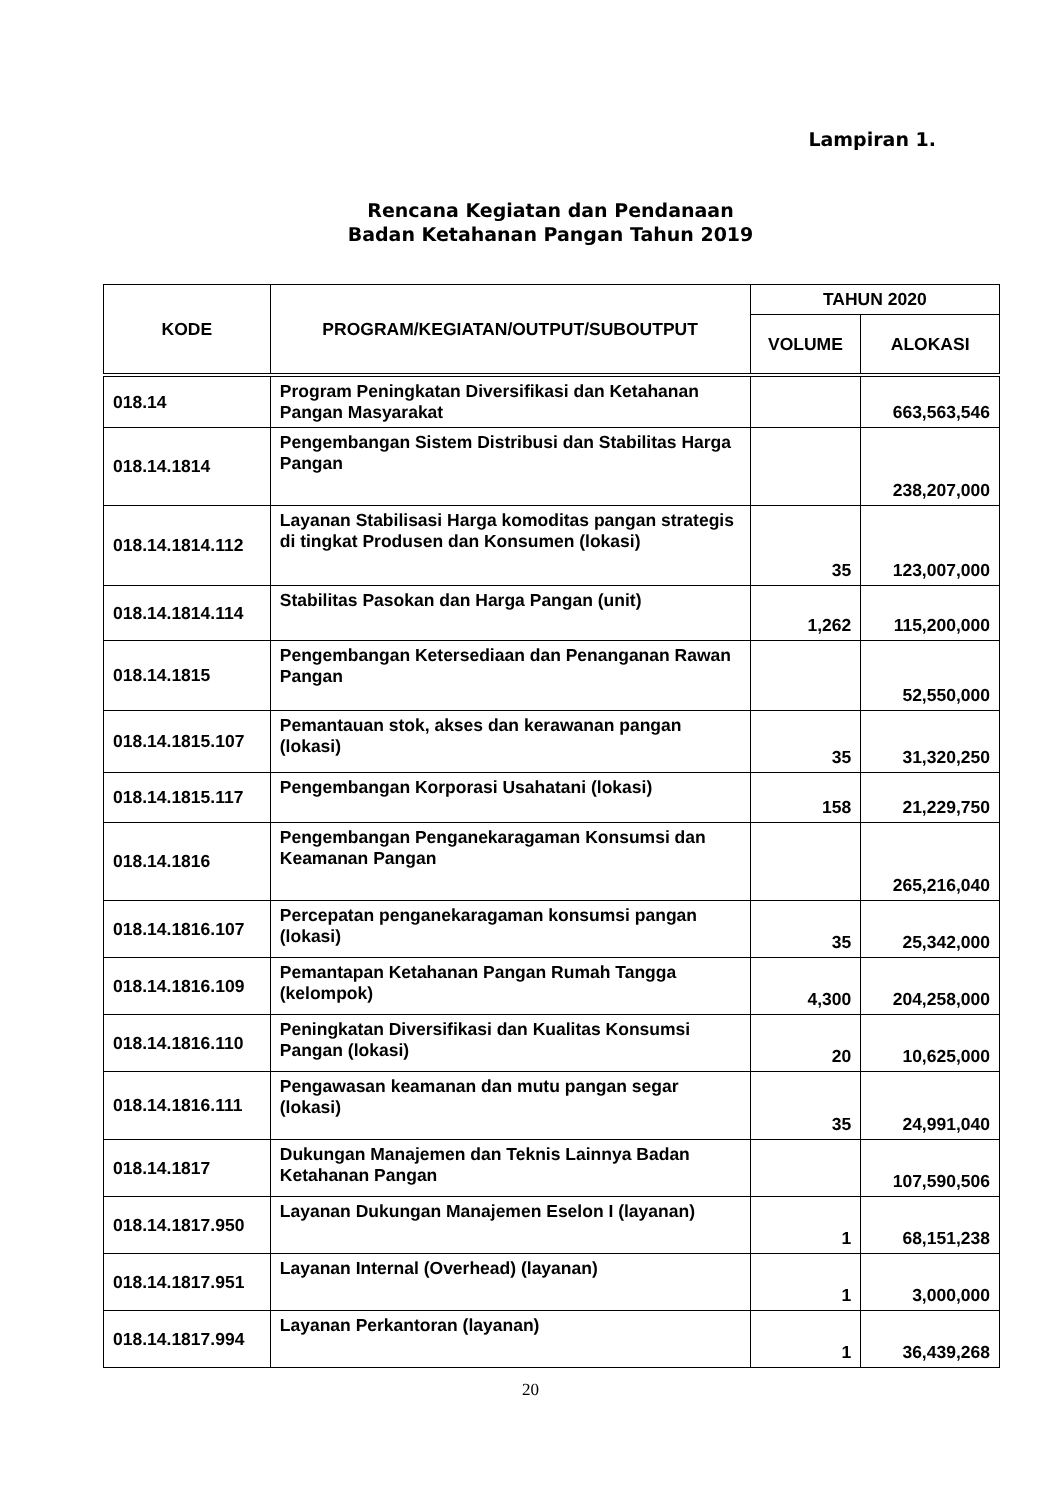Lampiran 1.
Rencana Kegiatan dan Pendanaan
Badan Ketahanan Pangan Tahun 2019
| KODE | PROGRAM/KEGIATAN/OUTPUT/SUBOUTPUT | TAHUN 2020 | |
| --- | --- | --- | --- |
| | | VOLUME | ALOKASI |
| 018.14 | Program Peningkatan Diversifikasi dan Ketahanan Pangan Masyarakat | | 663,563,546 |
| 018.14.1814 | Pengembangan Sistem Distribusi dan Stabilitas Harga Pangan | | 238,207,000 |
| 018.14.1814.112 | Layanan Stabilisasi Harga komoditas pangan strategis di tingkat Produsen dan Konsumen (lokasi) | 35 | 123,007,000 |
| 018.14.1814.114 | Stabilitas Pasokan dan Harga Pangan (unit) | 1,262 | 115,200,000 |
| 018.14.1815 | Pengembangan Ketersediaan dan Penanganan Rawan Pangan | | 52,550,000 |
| 018.14.1815.107 | Pemantauan stok, akses dan kerawanan pangan (lokasi) | 35 | 31,320,250 |
| 018.14.1815.117 | Pengembangan Korporasi Usahatani (lokasi) | 158 | 21,229,750 |
| 018.14.1816 | Pengembangan Penganekaragaman Konsumsi dan Keamanan Pangan | | 265,216,040 |
| 018.14.1816.107 | Percepatan penganekaragaman konsumsi pangan (lokasi) | 35 | 25,342,000 |
| 018.14.1816.109 | Pemantapan Ketahanan Pangan Rumah Tangga (kelompok) | 4,300 | 204,258,000 |
| 018.14.1816.110 | Peningkatan Diversifikasi dan Kualitas Konsumsi Pangan (lokasi) | 20 | 10,625,000 |
| 018.14.1816.111 | Pengawasan keamanan dan mutu pangan segar (lokasi) | 35 | 24,991,040 |
| 018.14.1817 | Dukungan Manajemen dan Teknis Lainnya Badan Ketahanan Pangan | | 107,590,506 |
| 018.14.1817.950 | Layanan Dukungan Manajemen Eselon I (layanan) | 1 | 68,151,238 |
| 018.14.1817.951 | Layanan Internal (Overhead) (layanan) | 1 | 3,000,000 |
| 018.14.1817.994 | Layanan Perkantoran (layanan) | 1 | 36,439,268 |
20